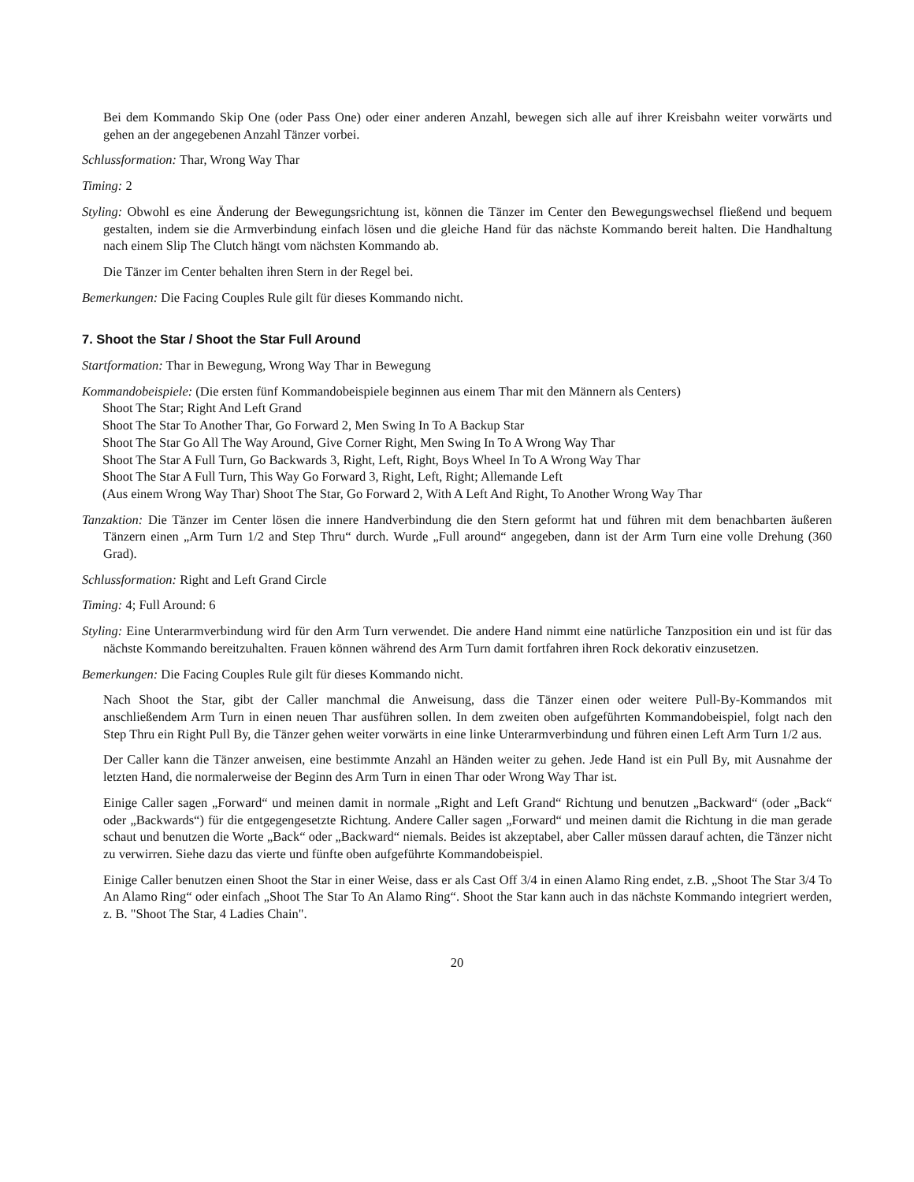Bei dem Kommando Skip One (oder Pass One) oder einer anderen Anzahl, bewegen sich alle auf ihrer Kreisbahn weiter vorwärts und gehen an der angegebenen Anzahl Tänzer vorbei.
Schlussformation: Thar, Wrong Way Thar
Timing: 2
Styling: Obwohl es eine Änderung der Bewegungsrichtung ist, können die Tänzer im Center den Bewegungswechsel fließend und bequem gestalten, indem sie die Armverbindung einfach lösen und die gleiche Hand für das nächste Kommando bereit halten. Die Handhaltung nach einem Slip The Clutch hängt vom nächsten Kommando ab.
Die Tänzer im Center behalten ihren Stern in der Regel bei.
Bemerkungen: Die Facing Couples Rule gilt für dieses Kommando nicht.
7. Shoot the Star / Shoot the Star Full Around
Startformation: Thar in Bewegung, Wrong Way Thar in Bewegung
Kommandobeispiele: (Die ersten fünf Kommandobeispiele beginnen aus einem Thar mit den Männern als Centers)
Shoot The Star; Right And Left Grand
Shoot The Star To Another Thar, Go Forward 2, Men Swing In To A Backup Star
Shoot The Star Go All The Way Around, Give Corner Right, Men Swing In To A Wrong Way Thar
Shoot The Star A Full Turn, Go Backwards 3, Right, Left, Right, Boys Wheel In To A Wrong Way Thar
Shoot The Star A Full Turn, This Way Go Forward 3, Right, Left, Right; Allemande Left
(Aus einem Wrong Way Thar) Shoot The Star, Go Forward 2, With A Left And Right, To Another Wrong Way Thar
Tanzaktion: Die Tänzer im Center lösen die innere Handverbindung die den Stern geformt hat und führen mit dem benachbarten äußeren Tänzern einen „Arm Turn 1/2 and Step Thru“ durch. Wurde „Full around“ angegeben, dann ist der Arm Turn eine volle Drehung (360 Grad).
Schlussformation: Right and Left Grand Circle
Timing: 4; Full Around: 6
Styling: Eine Unterarmverbindung wird für den Arm Turn verwendet. Die andere Hand nimmt eine natürliche Tanzposition ein und ist für das nächste Kommando bereitzuhalten. Frauen können während des Arm Turn damit fortfahren ihren Rock dekorativ einzusetzen.
Bemerkungen: Die Facing Couples Rule gilt für dieses Kommando nicht.
Nach Shoot the Star, gibt der Caller manchmal die Anweisung, dass die Tänzer einen oder weitere Pull-By-Kommandos mit anschließendem Arm Turn in einen neuen Thar ausführen sollen. In dem zweiten oben aufgeführten Kommandobeispiel, folgt nach den Step Thru ein Right Pull By, die Tänzer gehen weiter vorwärts in eine linke Unterarmverbindung und führen einen Left Arm Turn 1/2 aus.
Der Caller kann die Tänzer anweisen, eine bestimmte Anzahl an Händen weiter zu gehen. Jede Hand ist ein Pull By, mit Ausnahme der letzten Hand, die normalerweise der Beginn des Arm Turn in einen Thar oder Wrong Way Thar ist.
Einige Caller sagen „Forward“ und meinen damit in normale „Right and Left Grand“ Richtung und benutzen „Backward“ (oder „Back“ oder „Backwards“) für die entgegengesetzte Richtung. Andere Caller sagen „Forward“ und meinen damit die Richtung in die man gerade schaut und benutzen die Worte „Back“ oder „Backward“ niemals. Beides ist akzeptabel, aber Caller müssen darauf achten, die Tänzer nicht zu verwirren. Siehe dazu das vierte und fünfte oben aufgeführte Kommandobeispiel.
Einige Caller benutzen einen Shoot the Star in einer Weise, dass er als Cast Off 3/4 in einen Alamo Ring endet, z.B. „Shoot The Star 3/4 To An Alamo Ring“ oder einfach „Shoot The Star To An Alamo Ring“. Shoot the Star kann auch in das nächste Kommando integriert werden, z. B. "Shoot The Star, 4 Ladies Chain".
20